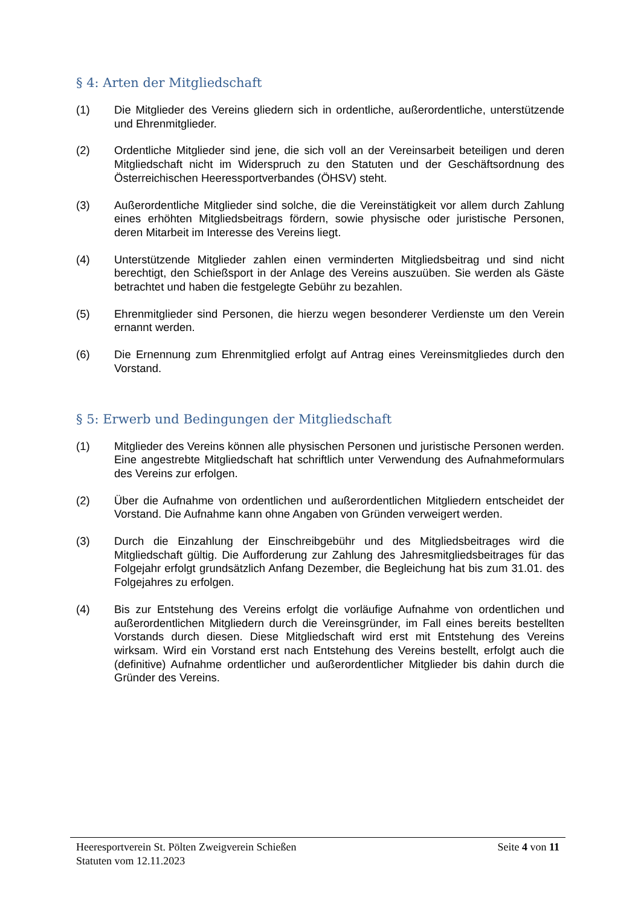§ 4: Arten der Mitgliedschaft
(1) Die Mitglieder des Vereins gliedern sich in ordentliche, außerordentliche, unterstützende und Ehrenmitglieder.
(2) Ordentliche Mitglieder sind jene, die sich voll an der Vereinsarbeit beteiligen und deren Mitgliedschaft nicht im Widerspruch zu den Statuten und der Geschäftsordnung des Österreichischen Heeressportverbandes (ÖHSV) steht.
(3) Außerordentliche Mitglieder sind solche, die die Vereinstätigkeit vor allem durch Zahlung eines erhöhten Mitgliedsbeitrags fördern, sowie physische oder juristische Personen, deren Mitarbeit im Interesse des Vereins liegt.
(4) Unterstützende Mitglieder zahlen einen verminderten Mitgliedsbeitrag und sind nicht berechtigt, den Schießsport in der Anlage des Vereins auszuüben. Sie werden als Gäste betrachtet und haben die festgelegte Gebühr zu bezahlen.
(5) Ehrenmitglieder sind Personen, die hierzu wegen besonderer Verdienste um den Verein ernannt werden.
(6) Die Ernennung zum Ehrenmitglied erfolgt auf Antrag eines Vereinsmitgliedes durch den Vorstand.
§ 5: Erwerb und Bedingungen der Mitgliedschaft
(1) Mitglieder des Vereins können alle physischen Personen und juristische Personen werden. Eine angestrebte Mitgliedschaft hat schriftlich unter Verwendung des Aufnahmeformulars des Vereins zur erfolgen.
(2) Über die Aufnahme von ordentlichen und außerordentlichen Mitgliedern entscheidet der Vorstand. Die Aufnahme kann ohne Angaben von Gründen verweigert werden.
(3) Durch die Einzahlung der Einschreibgebühr und des Mitgliedsbeitrages wird die Mitgliedschaft gültig. Die Aufforderung zur Zahlung des Jahresmitgliedsbeitrages für das Folgejahr erfolgt grundsätzlich Anfang Dezember, die Begleichung hat bis zum 31.01. des Folgejahres zu erfolgen.
(4) Bis zur Entstehung des Vereins erfolgt die vorläufige Aufnahme von ordentlichen und außerordentlichen Mitgliedern durch die Vereinsgründer, im Fall eines bereits bestellten Vorstands durch diesen. Diese Mitgliedschaft wird erst mit Entstehung des Vereins wirksam. Wird ein Vorstand erst nach Entstehung des Vereins bestellt, erfolgt auch die (definitive) Aufnahme ordentlicher und außerordentlicher Mitglieder bis dahin durch die Gründer des Vereins.
Heeresportverein St. Pölten Zweigverein Schießen Seite 4 von 11
Statuten vom 12.11.2023